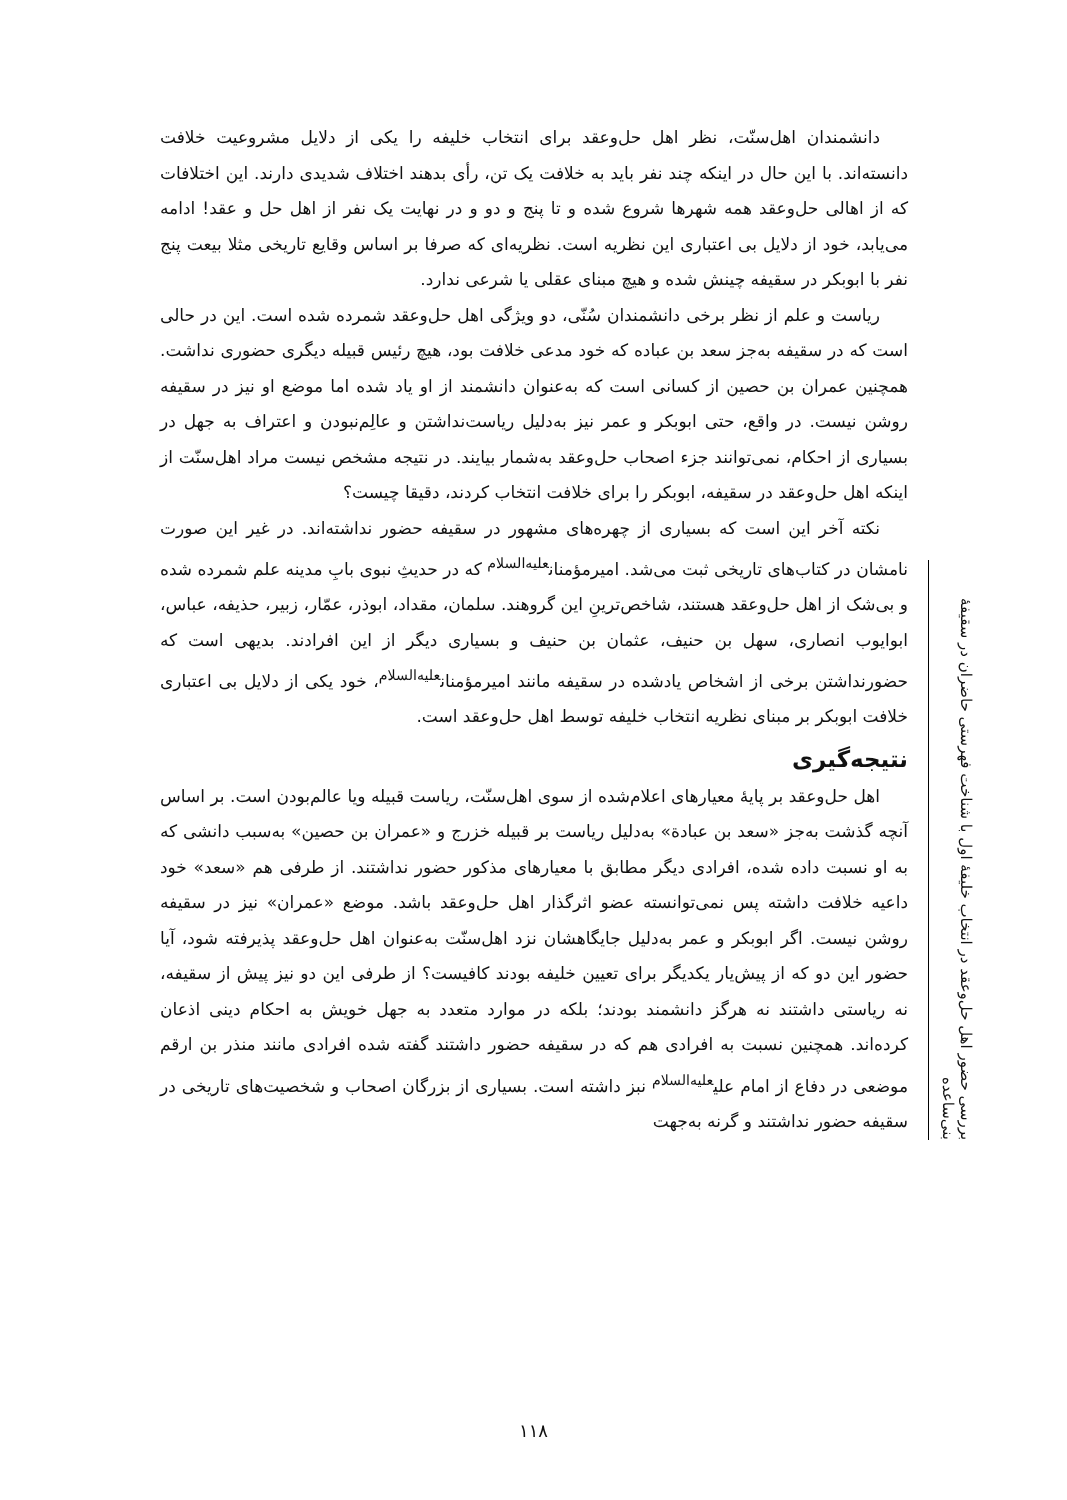دانشمندان اهل‌سنّت، نظر اهل حل‌وعقد برای انتخاب خلیفه را یکی از دلایل مشروعیت خلافت دانسته‌اند. با این حال در اینکه چند نفر باید به خلافت یک تن، رأی بدهند اختلاف شدیدی دارند. این اختلافات که از اهالی حل‌وعقد همه شهرها شروع شده و تا پنج و دو و در نهایت یک نفر از اهل حل و عقد! ادامه می‌یابد، خود از دلایل بی اعتباری این نظریه است. نظریه‌ای که صرفا بر اساس وقایع تاریخی مثلا بیعت پنج نفر با ابوبکر در سقیفه چینش شده و هیچ مبنای عقلی یا شرعی ندارد.
ریاست و علم از نظر برخی دانشمندان سُنّی، دو ویژگی اهل حل‌وعقد شمرده شده است. این در حالی است که در سقیفه به‌جز سعد بن عباده که خود مدعی خلافت بود، هیچ رئیس قبیله دیگری حضوری نداشت. همچنین عمران بن حصین از کسانی است که به‌عنوان دانشمند از او یاد شده اما موضع او نیز در سقیفه روشن نیست. در واقع، حتی ابوبکر و عمر نیز به‌دلیل ریاست‌نداشتن و عالِم‌نبودن و اعتراف به جهل در بسیاری از احکام، نمی‌توانند جزء اصحاب حل‌وعقد به‌شمار بیایند. در نتیجه مشخص نیست مراد اهل‌سنّت از اینکه اهل حل‌وعقد در سقیفه، ابوبکر را برای خلافت انتخاب کردند، دقیقا چیست؟
نکته آخر این است که بسیاری از چهره‌های مشهور در سقیفه حضور نداشته‌اند. در غیر این صورت نامشان در کتاب‌های تاریخی ثبت می‌شد. امیرمؤمنان<sup>علیه‌السلام</sup> که در حدیثِ نبوی بابِ مدینه علم شمرده شده و بی‌شک از اهل حل‌وعقد هستند، شاخص‌ترینِ این گروهند. سلمان، مقداد، ابوذر، عمّار، زبیر، حذیفه، عباس، ابوایوب انصاری، سهل بن حنیف، عثمان بن حنیف و بسیاری دیگر از این افرادند. بدیهی است که حضورنداشتن برخی از اشخاص یادشده در سقیفه مانند امیرمؤمنان<sup>علیه‌السلام</sup>، خود یکی از دلایل بی اعتباری خلافت ابوبکر بر مبنای نظریه انتخاب خلیفه توسط اهل حل‌وعقد است.
نتیجه‌گیری
اهل حل‌وعقد بر پایۀ معیارهای اعلام‌شده از سوی اهل‌سنّت، ریاست قبیله ویا عالم‌بودن است. بر اساس آنچه گذشت به‌جز «سعد بن عبادة» به‌دلیل ریاست بر قبیله خزرج و «عمران بن حصین» به‌سبب دانشی که به او نسبت داده شده، افرادی دیگر مطابق با معیارهای مذکور حضور نداشتند. از طرفی هم «سعد» خود داعیه خلافت داشته پس نمی‌توانسته عضو اثرگذار اهل حل‌وعقد باشد. موضع «عمران» نیز در سقیفه روشن نیست. اگر ابوبکر و عمر به‌دلیل جایگاهشان نزد اهل‌سنّت به‌عنوان اهل حل‌وعقد پذیرفته شود، آیا حضور این دو که از پیش‌یار یکدیگر برای تعیین خلیفه بودند کافیست؟ از طرفی این دو نیز پیش از سقیفه، نه ریاستی داشتند نه هرگز دانشمند بودند؛ بلکه در موارد متعدد به جهل خویش به احکام دینی اذعان کرده‌اند. همچنین نسبت به افرادی هم که در سقیفه حضور داشتند گفته شده افرادی مانند منذر بن ارقم موضعی در دفاع از امام علی<sup>علیه‌السلام</sup> نبز داشته است. بسیاری از بزرگان اصحاب و شخصیت‌های تاریخی در سقیفه حضور نداشتند و گرنه به‌جهت
بررسی حضور اهل حل‌وعقد در انتخاب خلیفۀ اول با شناخت فهرستی حاضران در سقیفۀ بنی‌ساعده
۱۱۸